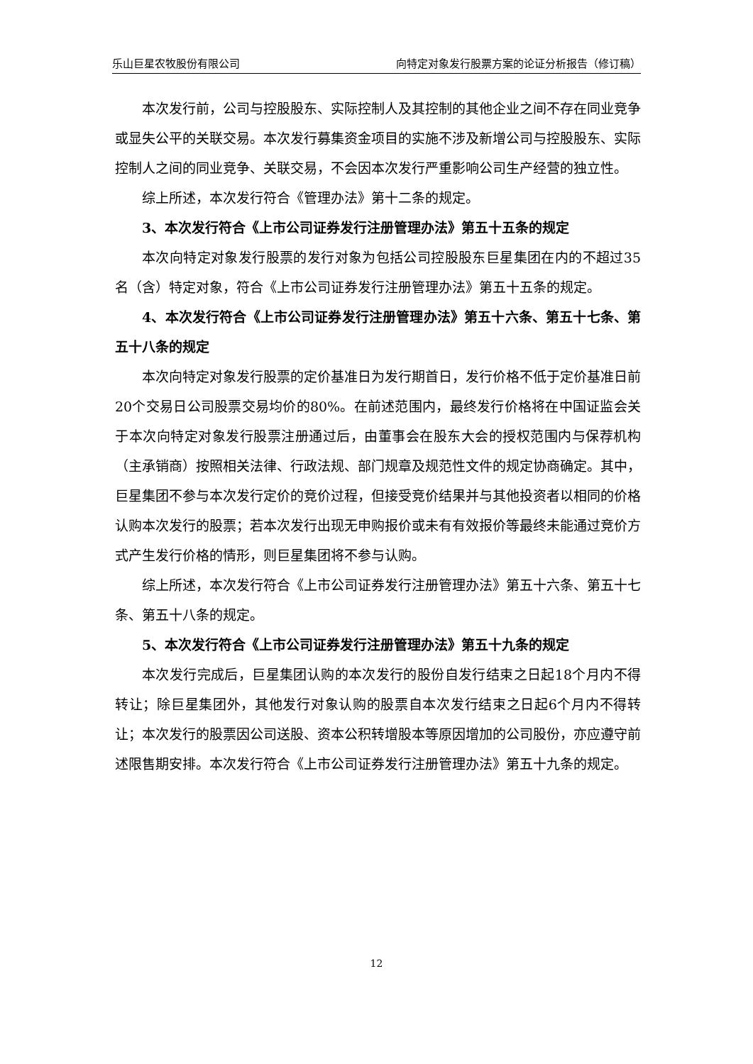乐山巨星农牧股份有限公司 向特定对象发行股票方案的论证分析报告（修订稿）
本次发行前，公司与控股股东、实际控制人及其控制的其他企业之间不存在同业竞争或显失公平的关联交易。本次发行募集资金项目的实施不涉及新增公司与控股股东、实际控制人之间的同业竞争、关联交易，不会因本次发行严重影响公司生产经营的独立性。
综上所述，本次发行符合《管理办法》第十二条的规定。
3、本次发行符合《上市公司证券发行注册管理办法》第五十五条的规定
本次向特定对象发行股票的发行对象为包括公司控股股东巨星集团在内的不超过35名（含）特定对象，符合《上市公司证券发行注册管理办法》第五十五条的规定。
4、本次发行符合《上市公司证券发行注册管理办法》第五十六条、第五十七条、第五十八条的规定
本次向特定对象发行股票的定价基准日为发行期首日，发行价格不低于定价基准日前20个交易日公司股票交易均价的80%。在前述范围内，最终发行价格将在中国证监会关于本次向特定对象发行股票注册通过后，由董事会在股东大会的授权范围内与保荐机构（主承销商）按照相关法律、行政法规、部门规章及规范性文件的规定协商确定。其中，巨星集团不参与本次发行定价的竞价过程，但接受竞价结果并与其他投资者以相同的价格认购本次发行的股票；若本次发行出现无申购报价或未有有效报价等最终未能通过竞价方式产生发行价格的情形，则巨星集团将不参与认购。
综上所述，本次发行符合《上市公司证券发行注册管理办法》第五十六条、第五十七条、第五十八条的规定。
5、本次发行符合《上市公司证券发行注册管理办法》第五十九条的规定
本次发行完成后，巨星集团认购的本次发行的股份自发行结束之日起18个月内不得转让；除巨星集团外，其他发行对象认购的股票自本次发行结束之日起6个月内不得转让；本次发行的股票因公司送股、资本公积转增股本等原因增加的公司股份，亦应遵守前述限售期安排。本次发行符合《上市公司证券发行注册管理办法》第五十九条的规定。
12